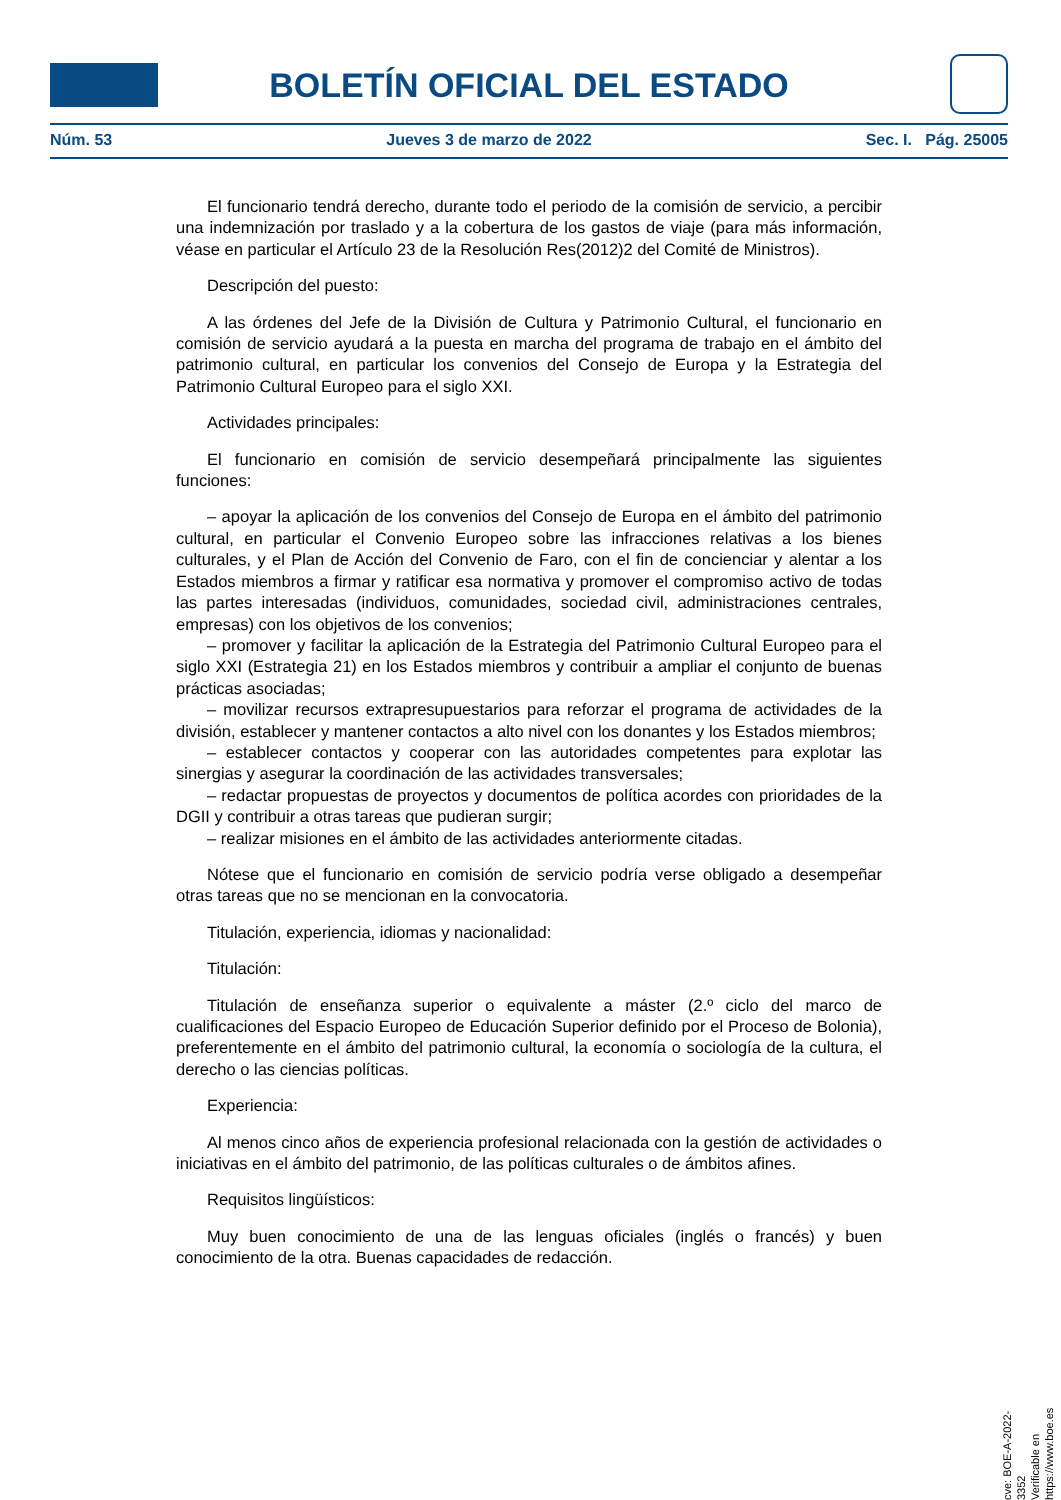BOLETÍN OFICIAL DEL ESTADO
Núm. 53 Jueves 3 de marzo de 2022 Sec. I. Pág. 25005
El funcionario tendrá derecho, durante todo el periodo de la comisión de servicio, a percibir una indemnización por traslado y a la cobertura de los gastos de viaje (para más información, véase en particular el Artículo 23 de la Resolución Res(2012)2 del Comité de Ministros).
Descripción del puesto:
A las órdenes del Jefe de la División de Cultura y Patrimonio Cultural, el funcionario en comisión de servicio ayudará a la puesta en marcha del programa de trabajo en el ámbito del patrimonio cultural, en particular los convenios del Consejo de Europa y la Estrategia del Patrimonio Cultural Europeo para el siglo XXI.
Actividades principales:
El funcionario en comisión de servicio desempeñará principalmente las siguientes funciones:
– apoyar la aplicación de los convenios del Consejo de Europa en el ámbito del patrimonio cultural, en particular el Convenio Europeo sobre las infracciones relativas a los bienes culturales, y el Plan de Acción del Convenio de Faro, con el fin de concienciar y alentar a los Estados miembros a firmar y ratificar esa normativa y promover el compromiso activo de todas las partes interesadas (individuos, comunidades, sociedad civil, administraciones centrales, empresas) con los objetivos de los convenios;
– promover y facilitar la aplicación de la Estrategia del Patrimonio Cultural Europeo para el siglo XXI (Estrategia 21) en los Estados miembros y contribuir a ampliar el conjunto de buenas prácticas asociadas;
– movilizar recursos extrapresupuestarios para reforzar el programa de actividades de la división, establecer y mantener contactos a alto nivel con los donantes y los Estados miembros;
– establecer contactos y cooperar con las autoridades competentes para explotar las sinergias y asegurar la coordinación de las actividades transversales;
– redactar propuestas de proyectos y documentos de política acordes con prioridades de la DGII y contribuir a otras tareas que pudieran surgir;
– realizar misiones en el ámbito de las actividades anteriormente citadas.
Nótese que el funcionario en comisión de servicio podría verse obligado a desempeñar otras tareas que no se mencionan en la convocatoria.
Titulación, experiencia, idiomas y nacionalidad:
Titulación:
Titulación de enseñanza superior o equivalente a máster (2.º ciclo del marco de cualificaciones del Espacio Europeo de Educación Superior definido por el Proceso de Bolonia), preferentemente en el ámbito del patrimonio cultural, la economía o sociología de la cultura, el derecho o las ciencias políticas.
Experiencia:
Al menos cinco años de experiencia profesional relacionada con la gestión de actividades o iniciativas en el ámbito del patrimonio, de las políticas culturales o de ámbitos afines.
Requisitos lingüísticos:
Muy buen conocimiento de una de las lenguas oficiales (inglés o francés) y buen conocimiento de la otra. Buenas capacidades de redacción.
cve: BOE-A-2022-3352
Verificable en https://www.boe.es